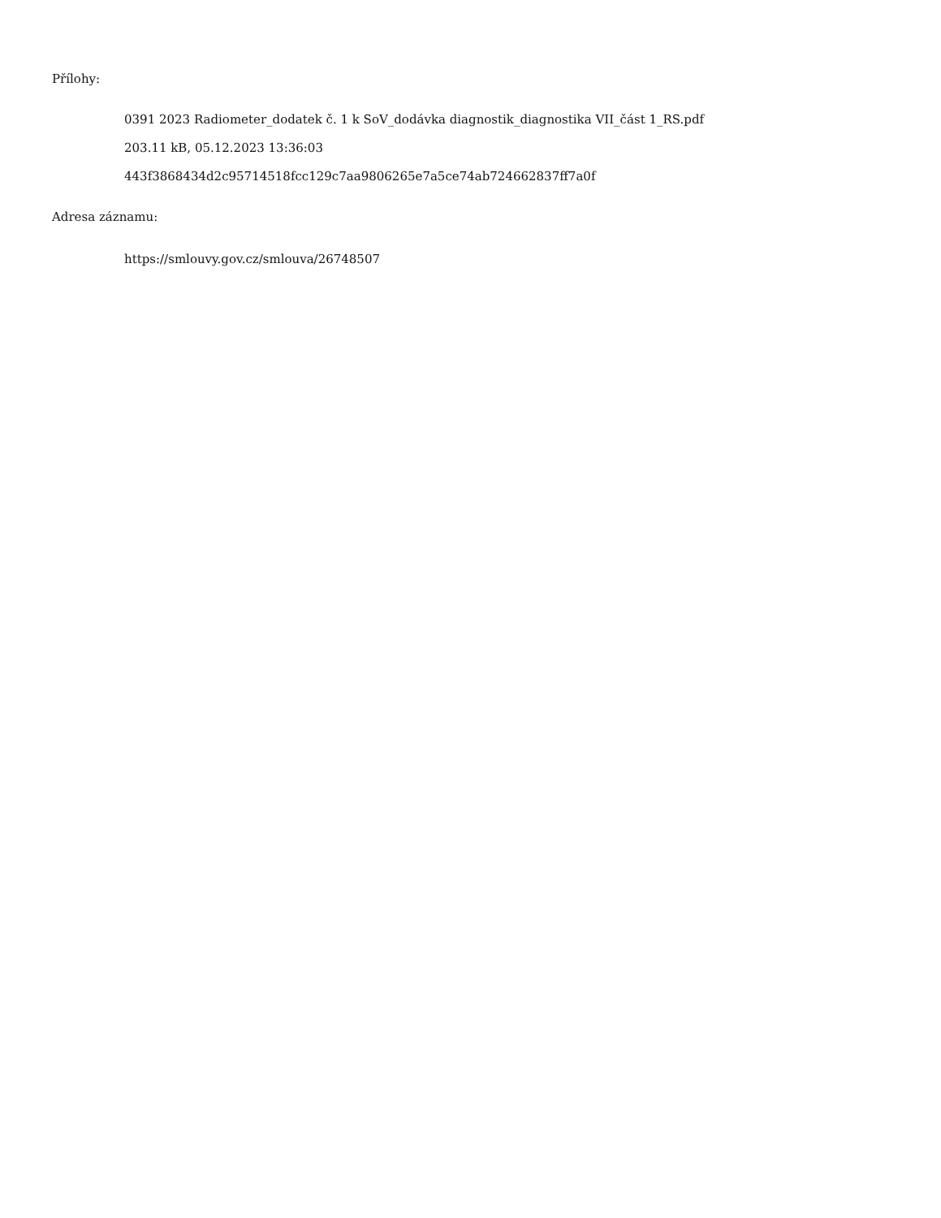Přílohy:
0391 2023 Radiometer_dodatek č. 1 k SoV_dodávka diagnostik_diagnostika VII_část 1_RS.pdf
203.11 kB, 05.12.2023 13:36:03
443f3868434d2c95714518fcc129c7aa9806265e7a5ce74ab724662837ff7a0f
Adresa záznamu:
https://smlouvy.gov.cz/smlouva/26748507